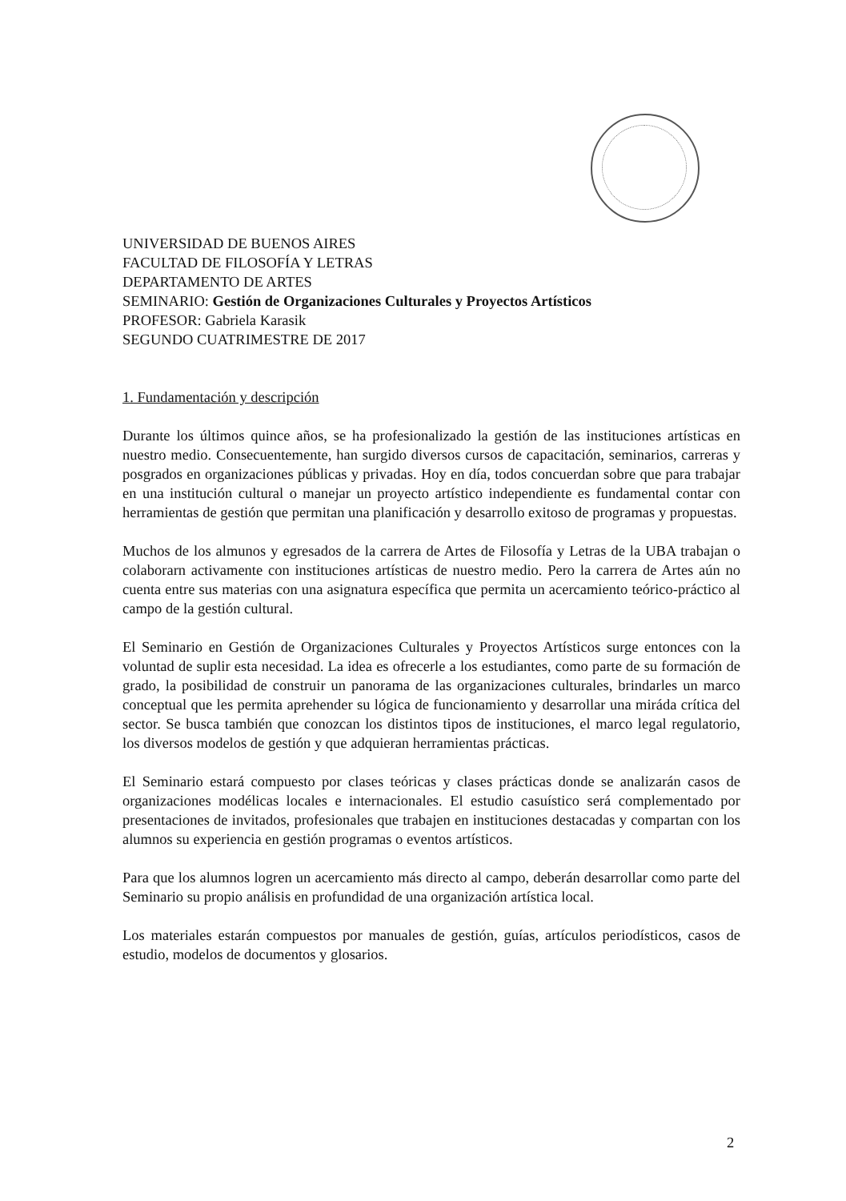UNIVERSIDAD DE BUENOS AIRES
FACULTAD DE FILOSOFÍA Y LETRAS
DEPARTAMENTO DE ARTES
SEMINARIO: Gestión de Organizaciones Culturales y Proyectos Artísticos
PROFESOR: Gabriela Karasik
SEGUNDO CUATRIMESTRE DE 2017
1. Fundamentación y descripción
Durante los últimos quince años, se ha profesionalizado la gestión de las instituciones artísticas en nuestro medio. Consecuentemente, han surgido diversos cursos de capacitación, seminarios, carreras y posgrados en organizaciones públicas y privadas. Hoy en día, todos concuerdan sobre que para trabajar en una institución cultural o manejar un proyecto artístico independiente es fundamental contar con herramientas de gestión que permitan una planificación y desarrollo exitoso de programas y propuestas.
Muchos de los almunos y egresados de la carrera de Artes de Filosofía y Letras de la UBA trabajan o colaborarn activamente con instituciones artísticas de nuestro medio. Pero la carrera de Artes aún no cuenta entre sus materias con una asignatura específica que permita un acercamiento teórico-práctico al campo de la gestión cultural.
El Seminario en Gestión de Organizaciones Culturales y Proyectos Artísticos surge entonces con la voluntad de suplir esta necesidad. La idea es ofrecerle a los estudiantes, como parte de su formación de grado, la posibilidad de construir un panorama de las organizaciones culturales, brindarles un marco conceptual que les permita aprehender su lógica de funcionamiento y desarrollar una miráda crítica del sector. Se busca también que conozcan los distintos tipos de instituciones, el marco legal regulatorio, los diversos modelos de gestión y que adquieran herramientas prácticas.
El Seminario estará compuesto por clases teóricas y clases prácticas donde se analizarán casos de organizaciones modélicas locales e internacionales. El estudio casuístico será complementado por presentaciones de invitados, profesionales que trabajen en instituciones destacadas y compartan con los alumnos su experiencia en gestión programas o eventos artísticos.
Para que los alumnos logren un acercamiento más directo al campo, deberán desarrollar como parte del Seminario su propio análisis en profundidad de una organización artística local.
Los materiales estarán compuestos por manuales de gestión, guías, artículos periodísticos, casos de estudio, modelos de documentos y glosarios.
2